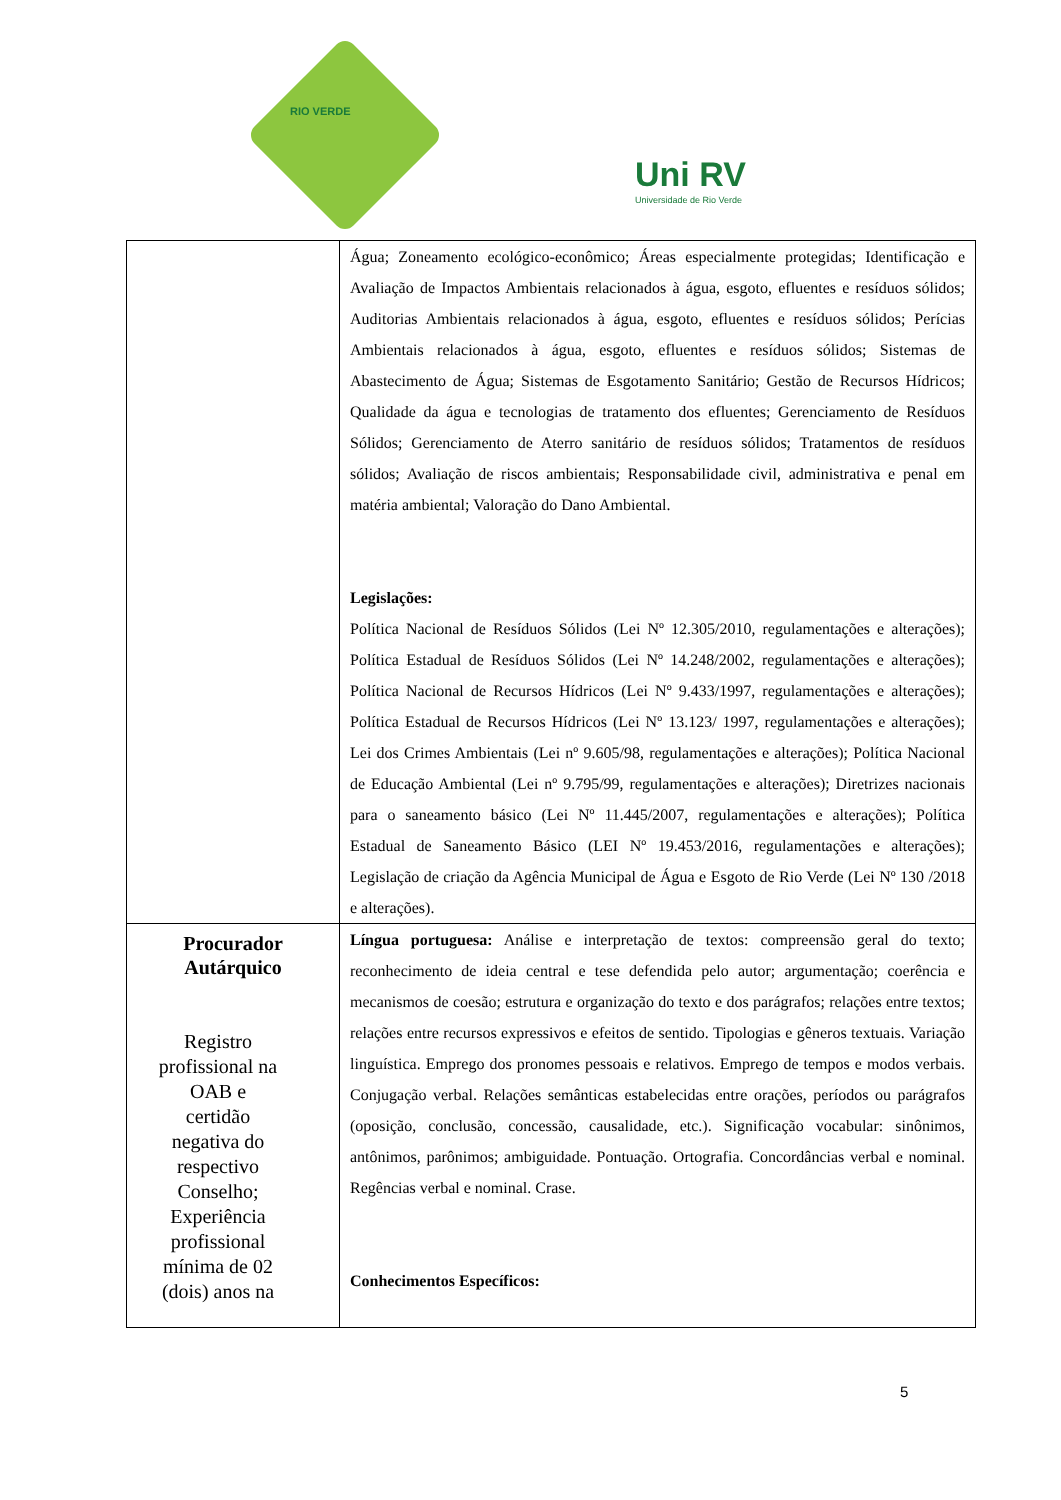RIO VERDE
Uni RV
Universidade de Rio Verde
| | Água; Zoneamento ecológico-econômico; Áreas especialmente protegidas; Identificação e Avaliação de Impactos Ambientais relacionados à água, esgoto, efluentes e resíduos sólidos; Auditorias Ambientais relacionados à água, esgoto, efluentes e resíduos sólidos; Perícias Ambientais relacionados à água, esgoto, efluentes e resíduos sólidos; Sistemas de Abastecimento de Água; Sistemas de Esgotamento Sanitário; Gestão de Recursos Hídricos; Qualidade da água e tecnologias de tratamento dos efluentes; Gerenciamento de Resíduos Sólidos; Gerenciamento de Aterro sanitário de resíduos sólidos; Tratamentos de resíduos sólidos; Avaliação de riscos ambientais; Responsabilidade civil, administrativa e penal em matéria ambiental; Valoração do Dano Ambiental. Legislações: Política Nacional de Resíduos Sólidos (Lei Nº 12.305/2010, regulamentações e alterações); Política Estadual de Resíduos Sólidos (Lei Nº 14.248/2002, regulamentações e alterações); Política Nacional de Recursos Hídricos (Lei Nº 9.433/1997, regulamentações e alterações); Política Estadual de Recursos Hídricos (Lei Nº 13.123/ 1997, regulamentações e alterações); Lei dos Crimes Ambientais (Lei nº 9.605/98, regulamentações e alterações); Política Nacional de Educação Ambiental (Lei nº 9.795/99, regulamentações e alterações); Diretrizes nacionais para o saneamento básico (Lei Nº 11.445/2007, regulamentações e alterações); Política Estadual de Saneamento Básico (LEI Nº 19.453/2016, regulamentações e alterações); Legislação de criação da Agência Municipal de Água e Esgoto de Rio Verde (Lei Nº 130 /2018 e alterações). |
| Procurador Autárquico Registro profissional na OAB e certidão negativa do respectivo Conselho; Experiência profissional mínima de 02 (dois) anos na | Língua portuguesa: Análise e interpretação de textos: compreensão geral do texto; reconhecimento de ideia central e tese defendida pelo autor; argumentação; coerência e mecanismos de coesão; estrutura e organização do texto e dos parágrafos; relações entre textos; relações entre recursos expressivos e efeitos de sentido. Tipologias e gêneros textuais. Variação linguística. Emprego dos pronomes pessoais e relativos. Emprego de tempos e modos verbais. Conjugação verbal. Relações semânticas estabelecidas entre orações, períodos ou parágrafos (oposição, conclusão, concessão, causalidade, etc.). Significação vocabular: sinônimos, antônimos, parônimos; ambiguidade. Pontuação. Ortografia. Concordâncias verbal e nominal. Regências verbal e nominal. Crase. Conhecimentos Específicos: |
5